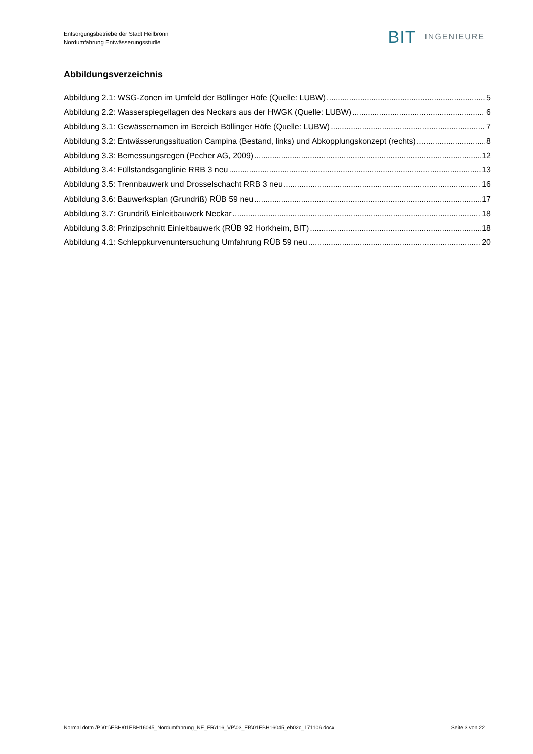Entsorgungsbetriebe der Stadt Heilbronn
Nordumfahrung Entwässerungsstudie
BIT INGENIEURE
Abbildungsverzeichnis
Abbildung 2.1: WSG-Zonen im Umfeld der Böllinger Höfe (Quelle: LUBW) 5
Abbildung 2.2: Wasserspiegellagen des Neckars aus der HWGK (Quelle: LUBW) 6
Abbildung 3.1: Gewässernamen im Bereich Böllinger Höfe (Quelle: LUBW) 7
Abbildung 3.2: Entwässerungssituation Campina (Bestand, links) und Abkopplungskonzept (rechts) 8
Abbildung 3.3: Bemessungsregen (Pecher AG, 2009) 12
Abbildung 3.4: Füllstandsganglinie RRB 3 neu 13
Abbildung 3.5: Trennbauwerk und Drosselschacht RRB 3 neu 16
Abbildung 3.6: Bauwerksplan (Grundriß) RÜB 59 neu 17
Abbildung 3.7: Grundriß Einleitbauwerk Neckar 18
Abbildung 3.8: Prinzipschnitt Einleitbauwerk (RÜB 92 Horkheim, BIT) 18
Abbildung 4.1: Schleppkurvenuntersuchung Umfahrung RÜB 59 neu 20
Normal.dotm /P:\01\EBH\01EBH16045_Nordumfahrung_NE_FR\116_VP\03_EB\01EBH16045_eb02c_171106.docx Seite 3 von 22